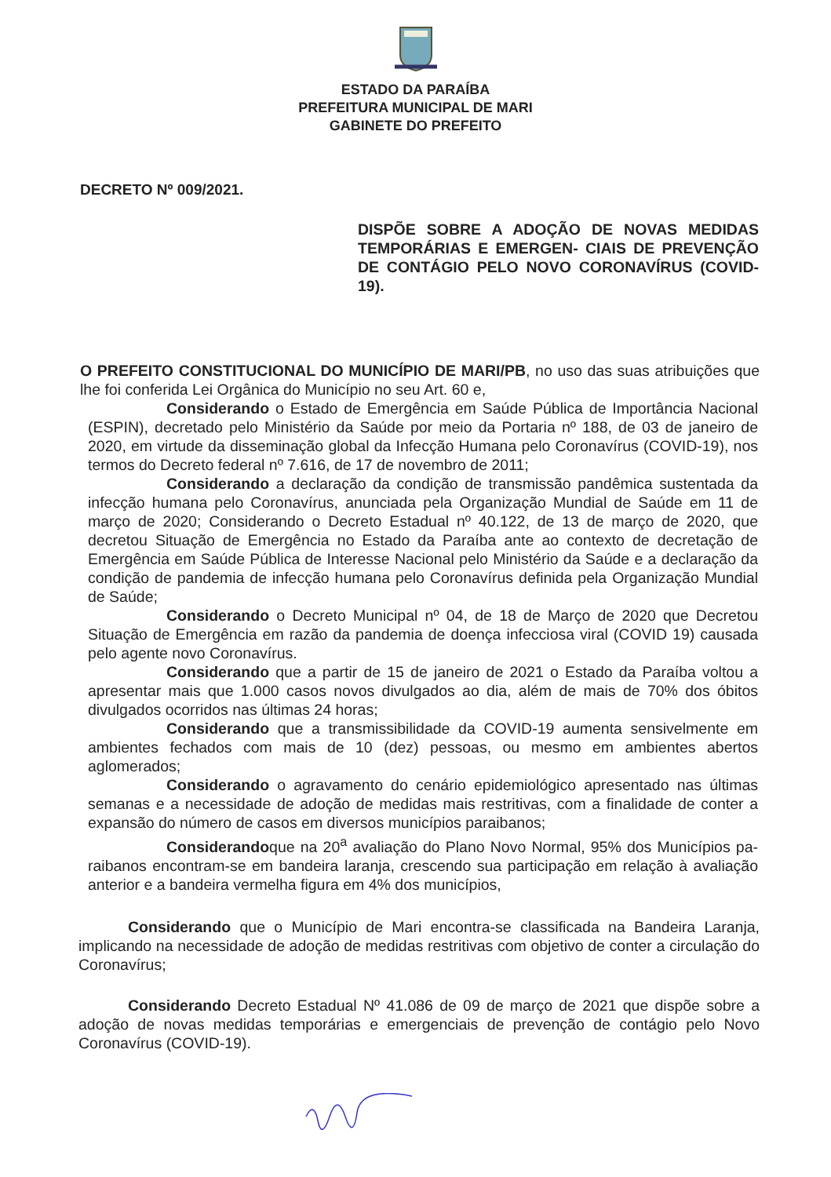ESTADO DA PARAÍBA
PREFEITURA MUNICIPAL DE MARI
GABINETE DO PREFEITO
DECRETO Nº 009/2021.
DISPÕE SOBRE A ADOÇÃO DE NOVAS MEDIDAS TEMPORÁRIAS E EMERGEN- CIAIS DE PREVENÇÃO DE CONTÁGIO PELO NOVO CORONAVÍRUS (COVID-19).
O PREFEITO CONSTITUCIONAL DO MUNICÍPIO DE MARI/PB, no uso das suas atribuições que lhe foi conferida Lei Orgânica do Município no seu Art. 60 e,
Considerando o Estado de Emergência em Saúde Pública de Importância Nacional (ESPIN), decretado pelo Ministério da Saúde por meio da Portaria nº 188, de 03 de janeiro de 2020, em virtude da disseminação global da Infecção Humana pelo Coronavírus (COVID-19), nos termos do Decreto federal nº 7.616, de 17 de novembro de 2011;
Considerando a declaração da condição de transmissão pandêmica sustentada da infecção humana pelo Coronavírus, anunciada pela Organização Mundial de Saúde em 11 de março de 2020; Considerando o Decreto Estadual nº 40.122, de 13 de março de 2020, que decretou Situação de Emergência no Estado da Paraíba ante ao contexto de decretação de Emergência em Saúde Pública de Interesse Nacional pelo Ministério da Saúde e a declaração da condição de pandemia de infecção humana pelo Coronavírus definida pela Organização Mundial de Saúde;
Considerando o Decreto Municipal nº 04, de 18 de Março de 2020 que Decretou Situação de Emergência em razão da pandemia de doença infecciosa viral (COVID 19) causada pelo agente novo Coronavírus.
Considerando que a partir de 15 de janeiro de 2021 o Estado da Paraíba voltou a apresentar mais que 1.000 casos novos divulgados ao dia, além de mais de 70% dos óbitos divulgados ocorridos nas últimas 24 horas;
Considerando que a transmissibilidade da COVID-19 aumenta sensivelmente em ambientes fechados com mais de 10 (dez) pessoas, ou mesmo em ambientes abertos aglomerados;
Considerando o agravamento do cenário epidemiológico apresentado nas últimas semanas e a necessidade de adoção de medidas mais restritivas, com a finalidade de conter a expansão do número de casos em diversos municípios paraibanos;
Considerandoque na 20<sup>a</sup> avaliação do Plano Novo Normal, 95% dos Municípios pa- raibanos encontram-se em bandeira laranja, crescendo sua participação em relação à avaliação anterior e a bandeira vermelha figura em 4% dos municípios,
Considerando que o Município de Mari encontra-se classificada na Bandeira Laranja, implicando na necessidade de adoção de medidas restritivas com objetivo de conter a circulação do Coronavírus;
Considerando Decreto Estadual Nº 41.086 de 09 de março de 2021 que dispõe sobre a adoção de novas medidas temporárias e emergenciais de prevenção de contágio pelo Novo Coronavírus (COVID-19).